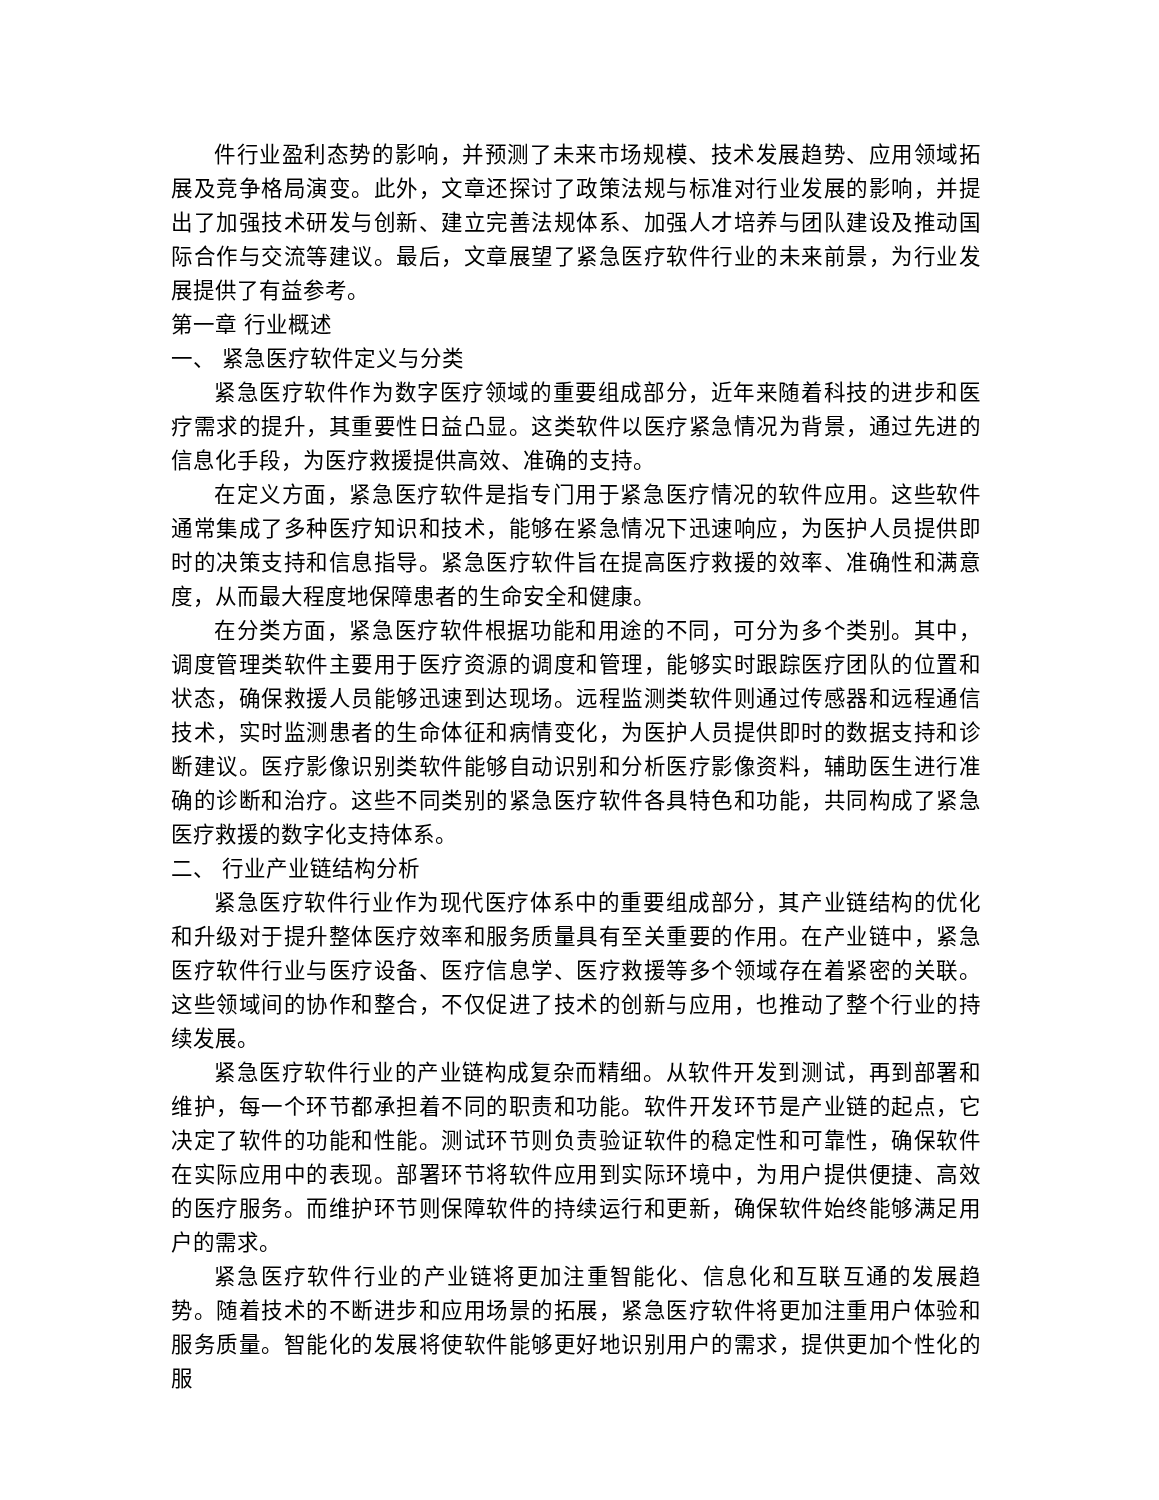件行业盈利态势的影响，并预测了未来市场规模、技术发展趋势、应用领域拓展及竞争格局演变。此外，文章还探讨了政策法规与标准对行业发展的影响，并提出了加强技术研发与创新、建立完善法规体系、加强人才培养与团队建设及推动国际合作与交流等建议。最后，文章展望了紧急医疗软件行业的未来前景，为行业发展提供了有益参考。
第一章 行业概述
一、 紧急医疗软件定义与分类
紧急医疗软件作为数字医疗领域的重要组成部分，近年来随着科技的进步和医疗需求的提升，其重要性日益凸显。这类软件以医疗紧急情况为背景，通过先进的信息化手段，为医疗救援提供高效、准确的支持。
在定义方面，紧急医疗软件是指专门用于紧急医疗情况的软件应用。这些软件通常集成了多种医疗知识和技术，能够在紧急情况下迅速响应，为医护人员提供即时的决策支持和信息指导。紧急医疗软件旨在提高医疗救援的效率、准确性和满意度，从而最大程度地保障患者的生命安全和健康。
在分类方面，紧急医疗软件根据功能和用途的不同，可分为多个类别。其中，调度管理类软件主要用于医疗资源的调度和管理，能够实时跟踪医疗团队的位置和状态，确保救援人员能够迅速到达现场。远程监测类软件则通过传感器和远程通信技术，实时监测患者的生命体征和病情变化，为医护人员提供即时的数据支持和诊断建议。医疗影像识别类软件能够自动识别和分析医疗影像资料，辅助医生进行准确的诊断和治疗。这些不同类别的紧急医疗软件各具特色和功能，共同构成了紧急医疗救援的数字化支持体系。
二、 行业产业链结构分析
紧急医疗软件行业作为现代医疗体系中的重要组成部分，其产业链结构的优化和升级对于提升整体医疗效率和服务质量具有至关重要的作用。在产业链中，紧急医疗软件行业与医疗设备、医疗信息学、医疗救援等多个领域存在着紧密的关联。这些领域间的协作和整合，不仅促进了技术的创新与应用，也推动了整个行业的持续发展。
紧急医疗软件行业的产业链构成复杂而精细。从软件开发到测试，再到部署和维护，每一个环节都承担着不同的职责和功能。软件开发环节是产业链的起点，它决定了软件的功能和性能。测试环节则负责验证软件的稳定性和可靠性，确保软件在实际应用中的表现。部署环节将软件应用到实际环境中，为用户提供便捷、高效的医疗服务。而维护环节则保障软件的持续运行和更新，确保软件始终能够满足用户的需求。
紧急医疗软件行业的产业链将更加注重智能化、信息化和互联互通的发展趋势。随着技术的不断进步和应用场景的拓展，紧急医疗软件将更加注重用户体验和服务质量。智能化的发展将使软件能够更好地识别用户的需求，提供更加个性化的服